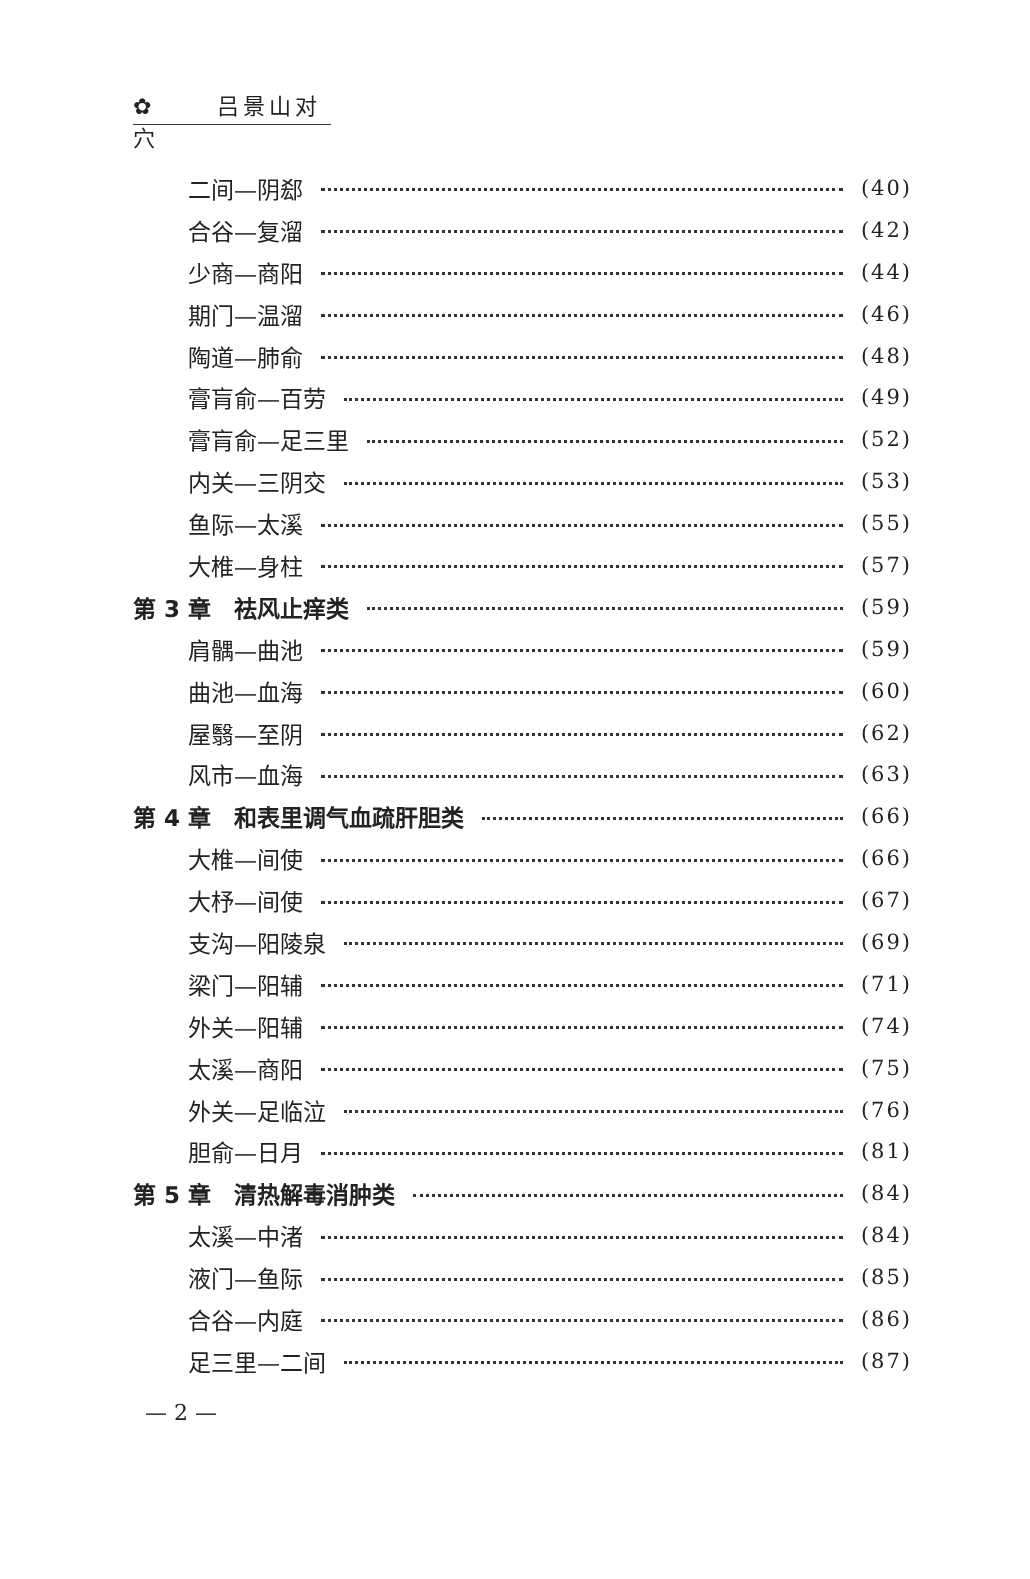✿ 吕景山对穴
二间—阴郄 (40)
合谷—复溜 (42)
少商—商阳 (44)
期门—温溜 (46)
陶道—肺俞 (48)
膏肓俞—百劳 (49)
膏肓俞—足三里 (52)
内关—三阴交 (53)
鱼际—太溪 (55)
大椎—身柱 (57)
第 3 章　祛风止痒类 (59)
肩髃—曲池 (59)
曲池—血海 (60)
屋翳—至阴 (62)
风市—血海 (63)
第 4 章　和表里调气血疏肝胆类 (66)
大椎—间使 (66)
大杼—间使 (67)
支沟—阳陵泉 (69)
梁门—阳辅 (71)
外关—阳辅 (74)
太溪—商阳 (75)
外关—足临泣 (76)
胆俞—日月 (81)
第 5 章　清热解毒消肿类 (84)
太溪—中渚 (84)
液门—鱼际 (85)
合谷—内庭 (86)
足三里—二间 (87)
— 2 —